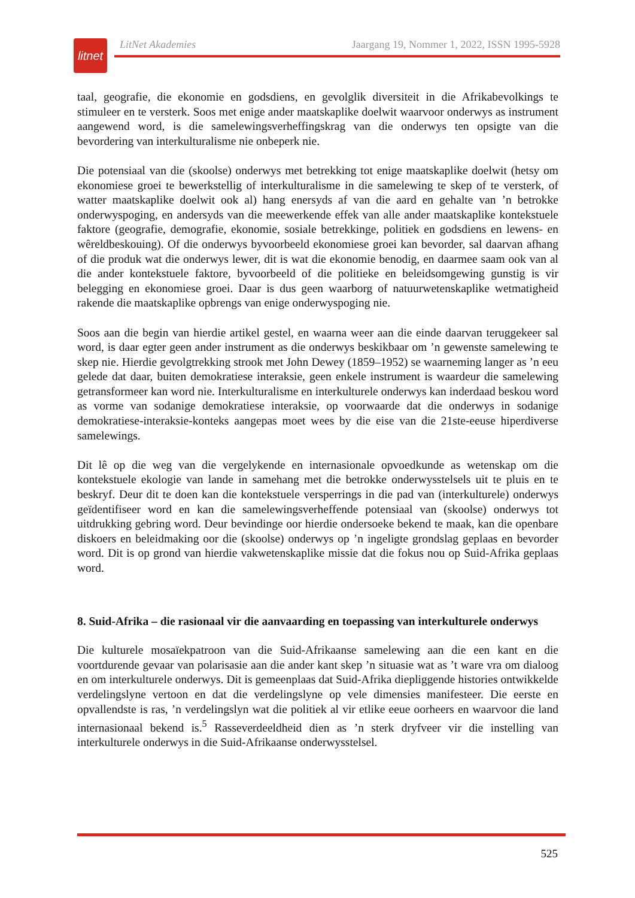litnet
LitNet Akademies Jaargang 19, Nommer 1, 2022, ISSN 1995-5928
taal, geografie, die ekonomie en godsdiens, en gevolglik diversiteit in die Afrikabevolkings te stimuleer en te versterk. Soos met enige ander maatskaplike doelwit waarvoor onderwys as instrument aangewend word, is die samelewingsverheffingskrag van die onderwys ten opsigte van die bevordering van interkulturalisme nie onbeperk nie.
Die potensiaal van die (skoolse) onderwys met betrekking tot enige maatskaplike doelwit (hetsy om ekonomiese groei te bewerkstellig of interkulturalisme in die samelewing te skep of te versterk, of watter maatskaplike doelwit ook al) hang enersyds af van die aard en gehalte van ’n betrokke onderwyspoging, en andersyds van die meewerkende effek van alle ander maatskaplike kontekstuele faktore (geografie, demografie, ekonomie, sosiale betrekkinge, politiek en godsdiens en lewens- en wêreldbeskouing). Of die onderwys byvoorbeeld ekonomiese groei kan bevorder, sal daarvan afhang of die produk wat die onderwys lewer, dit is wat die ekonomie benodig, en daarmee saam ook van al die ander kontekstuele faktore, byvoorbeeld of die politieke en beleidsomgewing gunstig is vir belegging en ekonomiese groei. Daar is dus geen waarborg of natuurwetenskaplike wetmatigheid rakende die maatskaplike opbrengs van enige onderwyspoging nie.
Soos aan die begin van hierdie artikel gestel, en waarna weer aan die einde daarvan teruggekeer sal word, is daar egter geen ander instrument as die onderwys beskikbaar om ’n gewenste samelewing te skep nie. Hierdie gevolgtrekking strook met John Dewey (1859–1952) se waarneming langer as ’n eeu gelede dat daar, buiten demokratiese interaksie, geen enkele instrument is waardeur die samelewing getransformeer kan word nie. Interkulturalisme en interkulturele onderwys kan inderdaad beskou word as vorme van sodanige demokratiese interaksie, op voorwaarde dat die onderwys in sodanige demokratiese-interaksie-konteks aangepas moet wees by die eise van die 21ste-eeuse hiperdiverse samelewings.
Dit lê op die weg van die vergelykende en internasionale opvoedkunde as wetenskap om die kontekstuele ekologie van lande in samehang met die betrokke onderwysstelsels uit te pluis en te beskryf. Deur dit te doen kan die kontekstuele versperrings in die pad van (interkulturele) onderwys geïdentifiseer word en kan die samelewingsverheffende potensiaal van (skoolse) onderwys tot uitdrukking gebring word. Deur bevindinge oor hierdie ondersoeke bekend te maak, kan die openbare diskoers en beleidmaking oor die (skoolse) onderwys op ’n ingeligte grondslag geplaas en bevorder word. Dit is op grond van hierdie vakwetenskaplike missie dat die fokus nou op Suid-Afrika geplaas word.
8. Suid-Afrika – die rasionaal vir die aanvaarding en toepassing van interkulturele onderwys
Die kulturele mosaïekpatroon van die Suid-Afrikaanse samelewing aan die een kant en die voortdurende gevaar van polarisasie aan die ander kant skep ’n situasie wat as ’t ware vra om dialoog en om interkulturele onderwys. Dit is gemeenplaas dat Suid-Afrika diepliggende histories ontwikkelde verdelingslyne vertoon en dat die verdelingslyne op vele dimensies manifesteer. Die eerste en opvallendste is ras, ’n verdelingslyn wat die politiek al vir etlike eeue oorheers en waarvoor die land internasionaal bekend is.<sup>5</sup> Rasseverdeeldheid dien as ’n sterk dryfveer vir die instelling van interkulturele onderwys in die Suid-Afrikaanse onderwysstelsel.
525